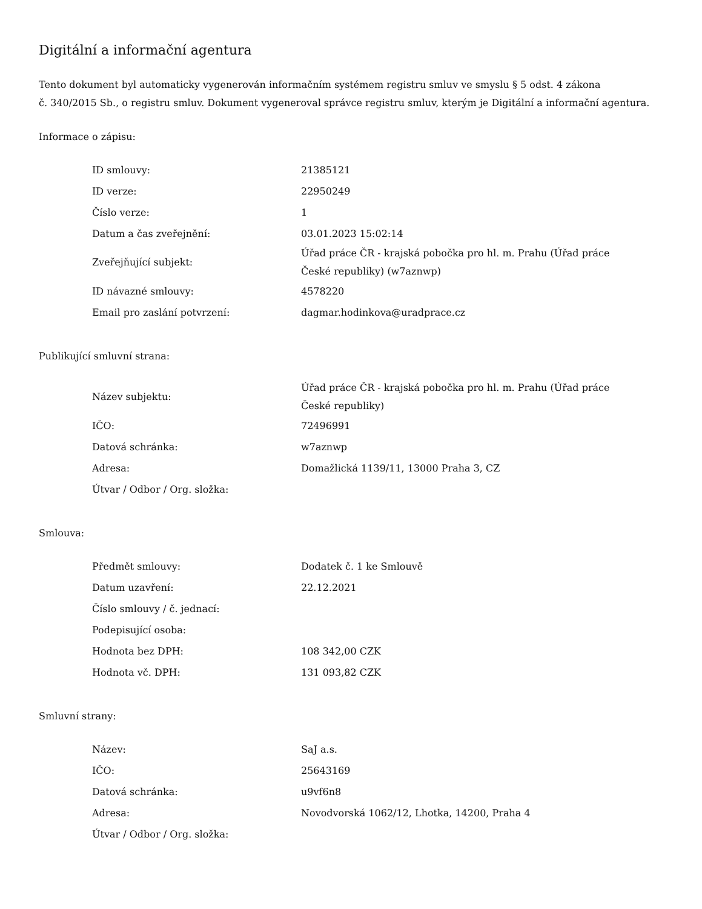Digitální a informační agentura
Tento dokument byl automaticky vygenerován informačním systémem registru smluv ve smyslu § 5 odst. 4 zákona
č. 340/2015 Sb., o registru smluv. Dokument vygeneroval správce registru smluv, kterým je Digitální a informační agentura.
Informace o zápisu:
| ID smlouvy: | 21385121 |
| ID verze: | 22950249 |
| Číslo verze: | 1 |
| Datum a čas zveřejnění: | 03.01.2023 15:02:14 |
| Zveřejňující subjekt: | Úřad práce ČR - krajská pobočka pro hl. m. Prahu (Úřad práce České republiky) (w7aznwp) |
| ID návazné smlouvy: | 4578220 |
| Email pro zaslání potvrzení: | dagmar.hodinkova@uradprace.cz |
Publikující smluvní strana:
| Název subjektu: | Úřad práce ČR - krajská pobočka pro hl. m. Prahu (Úřad práce České republiky) |
| IČO: | 72496991 |
| Datová schránka: | w7aznwp |
| Adresa: | Domažlická 1139/11, 13000 Praha 3, CZ |
| Útvar / Odbor / Org. složka: | |
Smlouva:
| Předmět smlouvy: | Dodatek č. 1 ke Smlouvě |
| Datum uzavření: | 22.12.2021 |
| Číslo smlouvy / č. jednací: | |
| Podepisující osoba: | |
| Hodnota bez DPH: | 108 342,00 CZK |
| Hodnota vč. DPH: | 131 093,82 CZK |
Smluvní strany:
| Název: | SaJ a.s. |
| IČO: | 25643169 |
| Datová schránka: | u9vf6n8 |
| Adresa: | Novodvorská 1062/12, Lhotka, 14200, Praha 4 |
| Útvar / Odbor / Org. složka: | |